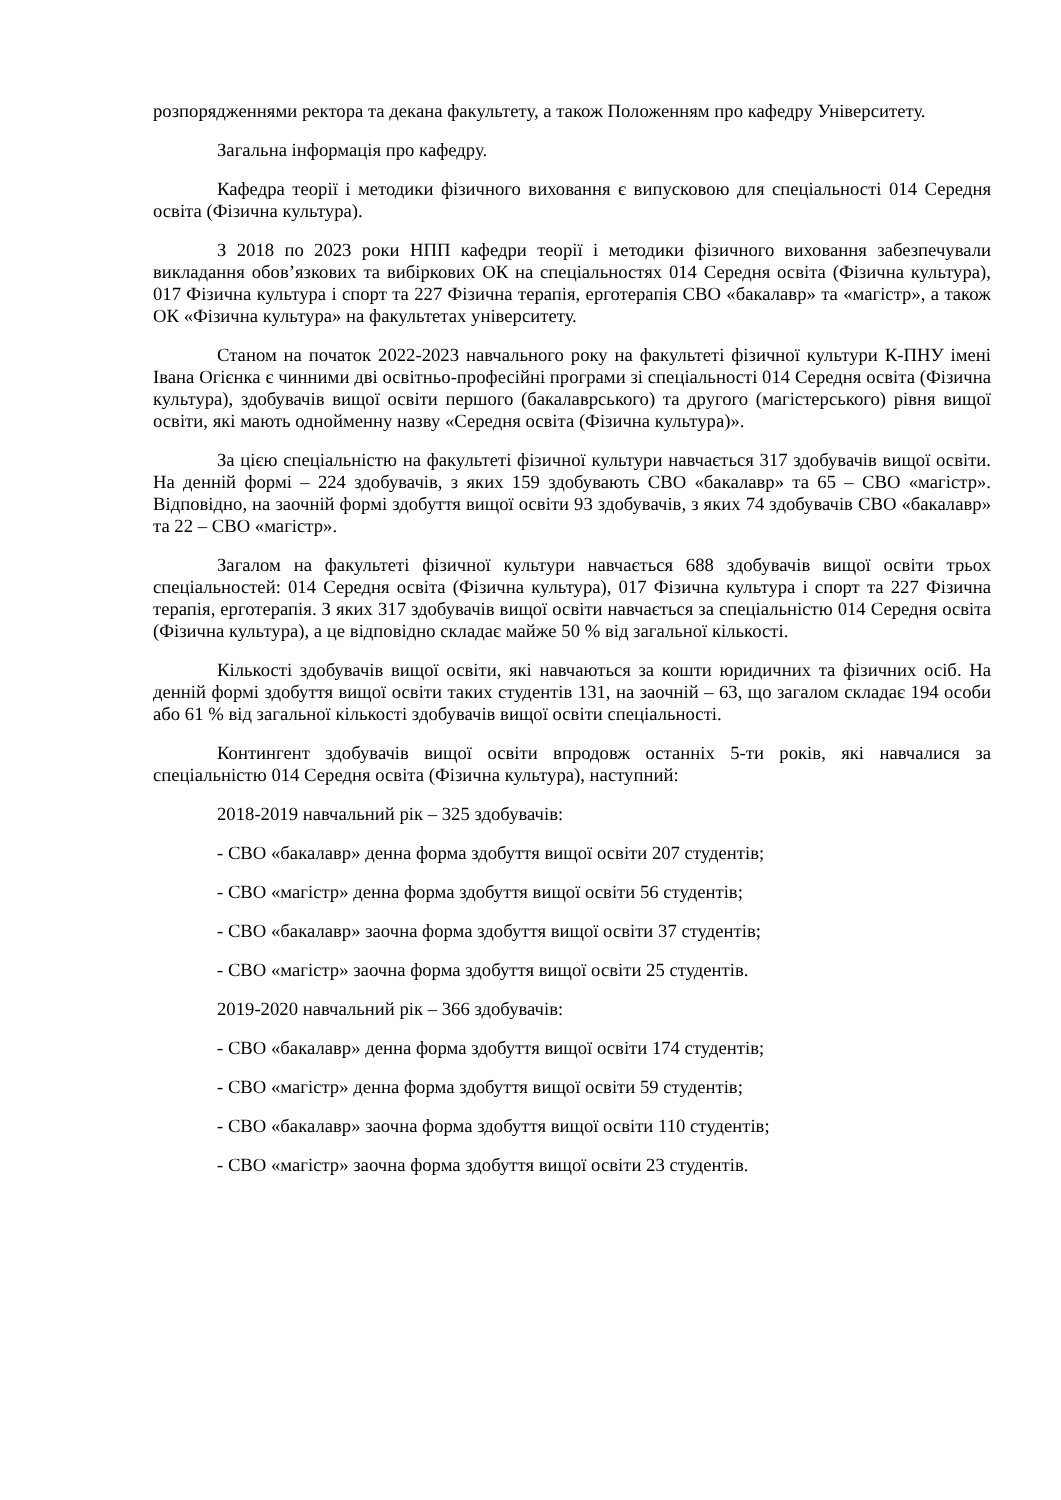розпорядженнями ректора та декана факультету, а також Положенням про кафедру Університету.
Загальна інформація про кафедру.
Кафедра теорії і методики фізичного виховання є випусковою для спеціальності 014 Середня освіта (Фізична культура).
З 2018 по 2023 роки НПП кафедри теорії і методики фізичного виховання забезпечували викладання обов’язкових та вибіркових ОК на спеціальностях 014 Середня освіта (Фізична культура), 017 Фізична культура і спорт та 227 Фізична терапія, ерготерапія СВО «бакалавр» та «магістр», а також ОК «Фізична культура» на факультетах університету.
Станом на початок 2022-2023 навчального року на факультеті фізичної культури К-ПНУ імені Івана Огієнка є чинними дві освітньо-професійні програми зі спеціальності 014 Середня освіта (Фізична культура), здобувачів вищої освіти першого (бакалаврського) та другого (магістерського) рівня вищої освіти, які мають однойменну назву «Середня освіта (Фізична культура)».
За цією спеціальністю на факультеті фізичної культури навчається 317 здобувачів вищої освіти. На денній формі – 224 здобувачів, з яких 159 здобувають СВО «бакалавр» та 65 – СВО «магістр». Відповідно, на заочній формі здобуття вищої освіти 93 здобувачів, з яких 74 здобувачів СВО «бакалавр» та 22 – СВО «магістр».
Загалом на факультеті фізичної культури навчається 688 здобувачів вищої освіти трьох спеціальностей: 014 Середня освіта (Фізична культура), 017 Фізична культура і спорт та 227 Фізична терапія, ерготерапія. З яких 317 здобувачів вищої освіти навчається за спеціальністю 014 Середня освіта (Фізична культура), а це відповідно складає майже 50 % від загальної кількості.
Кількості здобувачів вищої освіти, які навчаються за кошти юридичних та фізичних осіб. На денній формі здобуття вищої освіти таких студентів 131, на заочній – 63, що загалом складає 194 особи або 61 % від загальної кількості здобувачів вищої освіти спеціальності.
Контингент здобувачів вищої освіти впродовж останніх 5-ти років, які навчалися за спеціальністю 014 Середня освіта (Фізична культура), наступний:
2018-2019 навчальний рік – 325 здобувачів:
- СВО «бакалавр» денна форма здобуття вищої освіти 207 студентів;
- СВО «магістр» денна форма здобуття вищої освіти 56 студентів;
- СВО «бакалавр» заочна форма здобуття вищої освіти 37 студентів;
- СВО «магістр» заочна форма здобуття вищої освіти 25 студентів.
2019-2020 навчальний рік – 366 здобувачів:
- СВО «бакалавр» денна форма здобуття вищої освіти 174 студентів;
- СВО «магістр» денна форма здобуття вищої освіти 59 студентів;
- СВО «бакалавр» заочна форма здобуття вищої освіти 110 студентів;
- СВО «магістр» заочна форма здобуття вищої освіти 23 студентів.